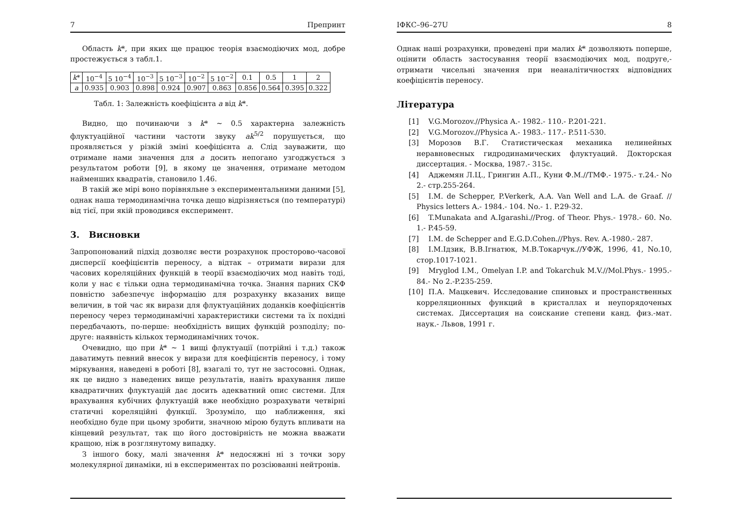7 Препринт
Область k*, при яких ще працює теорія взаємодіючих мод, добре простежується з табл.1.
| k * | 10<sup>−4</sup> | 5 10<sup>−4</sup> | 10<sup>−3</sup> | 5 10<sup>−3</sup> | 10<sup>−2</sup> | 5 10<sup>−2</sup> | 0.1 | 0.5 | 1 | 2 |
| a | 0.935 | 0.903 | 0.898 | 0.924 | 0.907 | 0.863 | 0.856 | 0.564 | 0.395 | 0.322 |
Табл. 1: Залежність коефіцієнта a від k*.
Видно, що починаючи з k* ∼ 0.5 характерна залежність флуктуаційної частини частоти звуку ak<sup>5/2</sup> порушується, що проявляється у різкій зміні коефіцієнта a. Слід зауважити, що отримане нами значення для a досить непогано узгоджується з результатом роботи [9], в якому це значення, отримане методом найменших квадратів, становило 1.46.
В такій же мірі воно порівняльне з експериментальними даними [5], однак наша термодинамічна точка дещо відрізняється (по температурі) від тієї, при якій проводився експеримент.
3. Висновки
Запропонований підхід дозволяє вести розрахунок просторово-часової дисперсії коефіцієнтів переносу, а відтак – отримати вирази для часових кореляційних функцій в теорії взаємодіючих мод навіть тоді, коли у нас є тільки одна термодинамічна точка. Знання парних СКФ повністю забезпечує інформацію для розрахунку вказаних вище величин, в той час як вирази для флуктуаційних доданків коефіцієнтів переносу через термодинамічні характеристики системи та їх похідні передбачають, по-перше: необхідність вищих функцій розподілу; по-друге: наявність кількох термодинамічних точок.
Очевидно, що при k* ∼ 1 вищі флуктуації (потрійні і т.д.) також даватимуть певний внесок у вирази для коефіцієнтів переносу, і тому міркування, наведені в роботі [8], взагалі то, тут не застосовні. Однак, як це видно з наведених вище результатів, навіть врахування лише квадратичних флуктуацій дає досить адекватний опис системи. Для врахування кубічних флуктуацій вже необхідно розрахувати четвірні статичні кореляційні функції. Зрозуміло, що наближення, які необхідно буде при цьому зробити, значною мірою будуть впливати на кінцевий результат, так що його достовірність не можна вважати кращою, ніж в розглянутому випадку.
З іншого боку, малі значення k* недосяжні ні з точки зору молекулярної динаміки, ні в експериментах по розсіюванні нейтронів.
ІФКС–96–27U 8
Однак наші розрахунки, проведені при малих k* дозволяють поперше, оцінити область застосування теорії взаємодіючих мод, подруге,- отримати чисельні значення при неаналітичностях відповідних коефіцієнтів переносу.
Література
[1] V.G.Morozov.//Physica A.- 1982.- 110.- P.201-221.
[2] V.G.Morozov.//Physica A.- 1983.- 117.- P.511-530.
[3] Морозов В.Г. Статистическая механика нелинейных неравновесных гидродинамических флуктуаций. Докторская диссертация. - Москва, 1987.- 315с.
[4] Аджемян Л.Ц., Грингин А.П., Куни Ф.М.//ТМФ.- 1975.- т.24.- No 2.- стр.255-264.
[5] I.M. de Schepper, P.Verkerk, A.A. Van Well and L.A. de Graaf. // Physics letters A.- 1984.- 104. No.- 1. P.29-32.
[6] T.Munakata and A.Igarashi.//Prog. of Theor. Phys.- 1978.- 60. No. 1.- P.45-59.
[7] I.M. de Schepper and E.G.D.Cohen.//Phys. Rev. A.-1980.- 287.
[8] I.M.Ідзик, В.В.Ігнатюк, М.В.Токарчук.//УФЖ, 1996, 41, No.10, стор.1017-1021.
[9] Mryglod I.M., Omelyan I.P. and Tokarchuk M.V.//Mol.Phys.- 1995.- 84.- No 2.-P.235-259.
[10] П.А. Мацкевич. Исследование спиновых и пространственных корреляционных функций в кристаллах и неупорядоченых системах. Диссертация на соискание степени канд. физ.-мат. наук.- Львов, 1991 г.